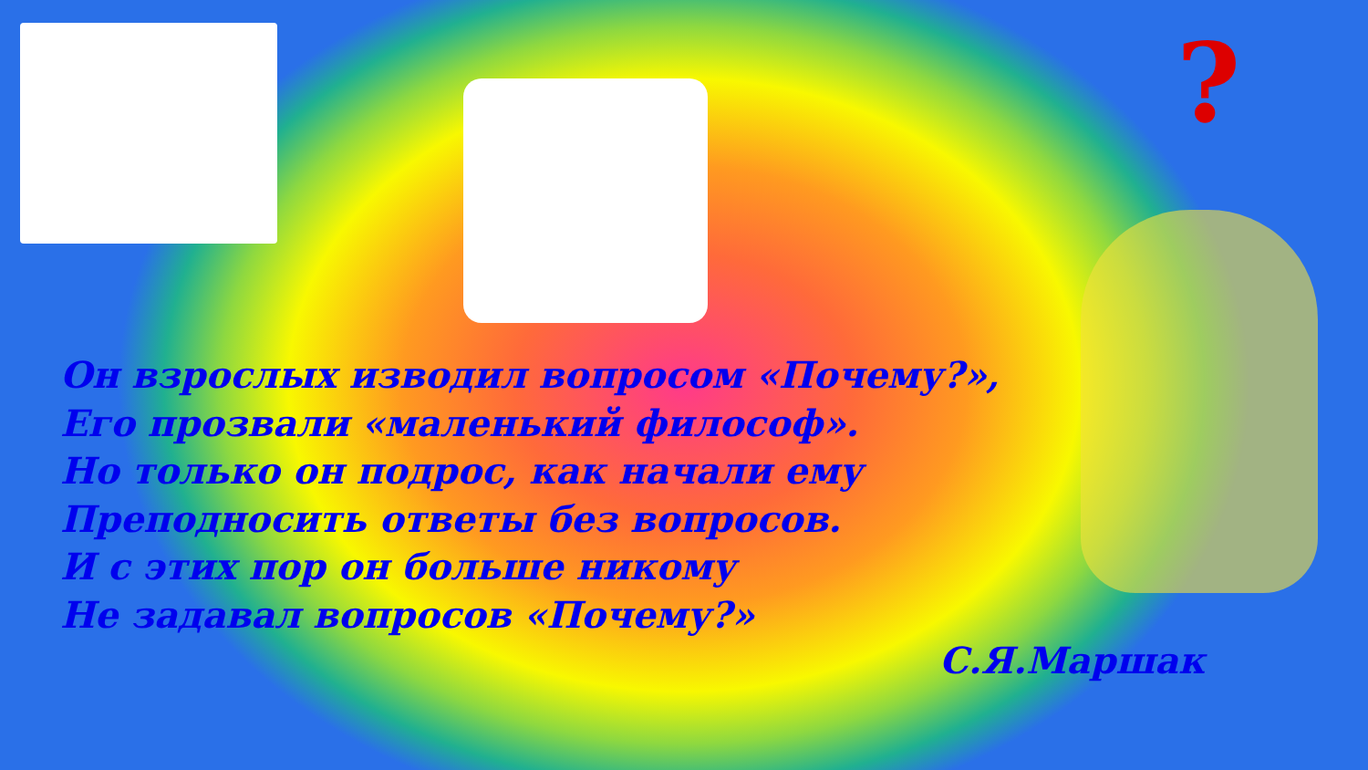?
Он взрослых изводил вопросом «Почему?»,
Его прозвали «маленький философ».
Но только он подрос, как начали ему
Преподносить ответы без вопросов.
И с этих пор он больше никому
Не задавал вопросов «Почему?»
С.Я.Маршак